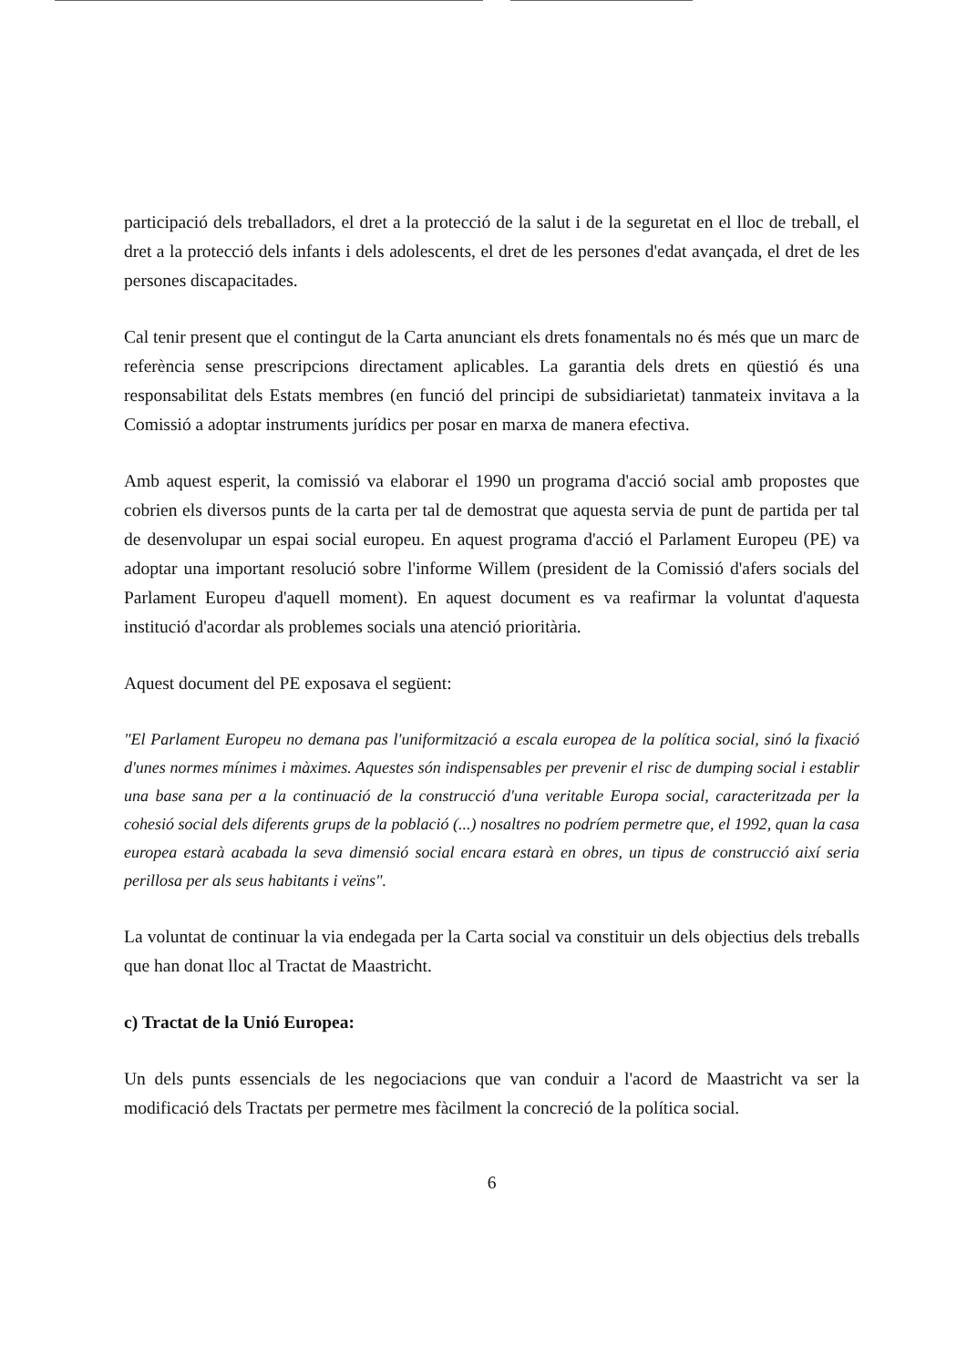participació dels treballadors, el dret a la protecció de la salut i de la seguretat en el lloc de treball, el dret a la protecció dels infants i dels adolescents, el dret de les persones d'edat avançada, el dret de les persones discapacitades.
Cal tenir present que el contingut de la Carta anunciant els drets fonamentals no és més que un marc de referència sense prescripcions directament aplicables. La garantia dels drets en qüestió és una responsabilitat dels Estats membres (en funció del principi de subsidiarietat) tanmateix invitava a la Comissió a adoptar instruments jurídics per posar en marxa de manera efectiva.
Amb aquest esperit, la comissió va elaborar el 1990 un programa d'acció social amb propostes que cobrien els diversos punts de la carta per tal de demostrat que aquesta servia de punt de partida per tal de desenvolupar un espai social europeu. En aquest programa d'acció el Parlament Europeu (PE) va adoptar una important resolució sobre l'informe Willem (president de la Comissió d'afers socials del Parlament Europeu d'aquell moment). En aquest document es va reafirmar la voluntat d'aquesta institució d'acordar als problemes socials una atenció prioritària.
Aquest document del PE exposava el següent:
"El Parlament Europeu no demana pas l'uniformització a escala europea de la política social, sinó la fixació d'unes normes mínimes i màximes. Aquestes són indispensables per prevenir el risc de dumping social i establir una base sana per a la continuació de la construcció d'una veritable Europa social, caracteritzada per la cohesió social dels diferents grups de la població (...) nosaltres no podríem permetre que, el 1992, quan la casa europea estarà acabada la seva dimensió social encara estarà en obres, un tipus de construcció així seria perillosa per als seus habitants i veïns".
La voluntat de continuar la via endegada per la Carta social va constituir un dels objectius dels treballs que han donat lloc al Tractat de Maastricht.
c) Tractat de la Unió Europea:
Un dels punts essencials de les negociacions que van conduir a l'acord de Maastricht va ser la modificació dels Tractats per permetre mes fàcilment la concreció de la política social.
6